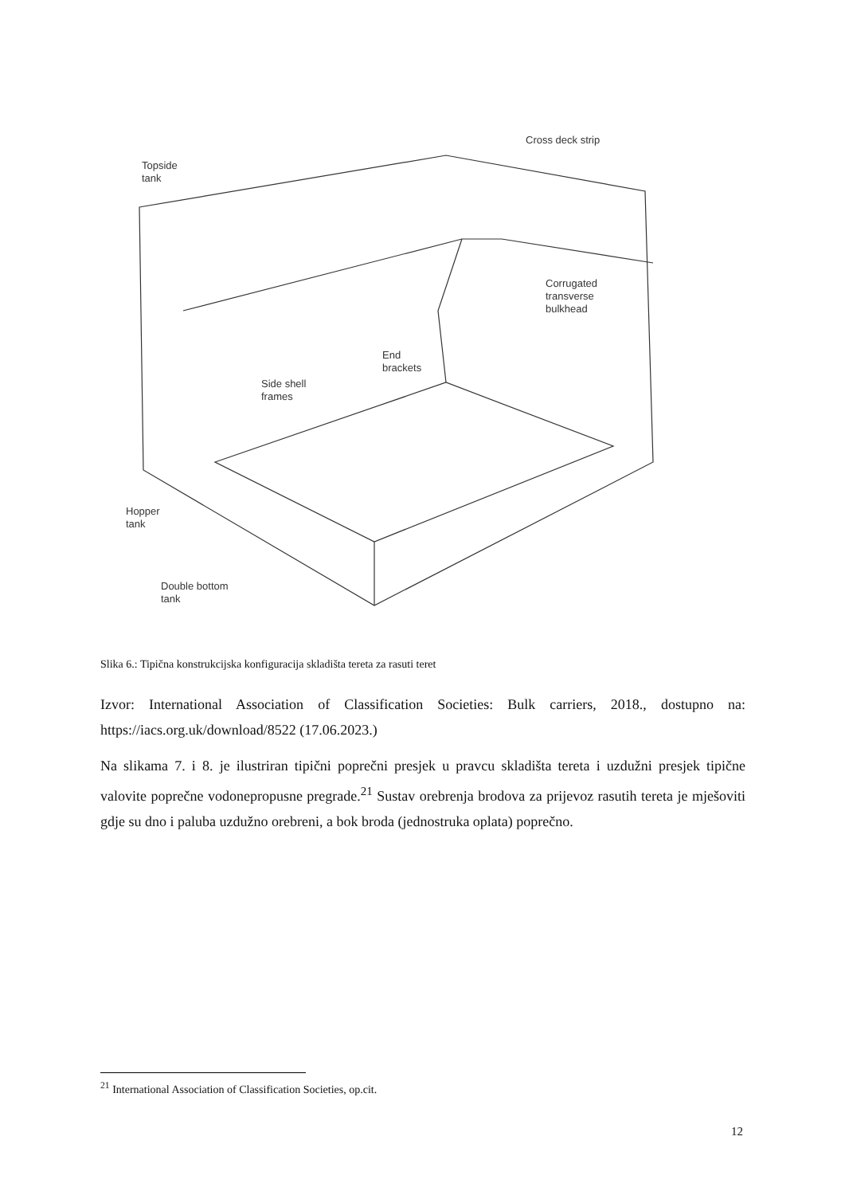Topside
tank
Cross deck strip
Corrugated
transverse
bulkhead
End
brackets
Side shell
frames
Hopper
tank
Double bottom
tank
Slika 6.: Tipična konstrukcijska konfiguracija skladišta tereta za rasuti teret
Izvor: International Association of Classification Societies: Bulk carriers, 2018., dostupno na: https://iacs.org.uk/download/8522 (17.06.2023.)
Na slikama 7. i 8. je ilustriran tipični poprečni presjek u pravcu skladišta tereta i uzdužni presjek tipične valovite poprečne vodonepropusne pregrade.<sup>21</sup> Sustav orebrenja brodova za prijevoz rasutih tereta je mješoviti gdje su dno i paluba uzdužno orebreni, a bok broda (jednostruka oplata) poprečno.
<sup>21</sup> International Association of Classification Societies, op.cit.
12